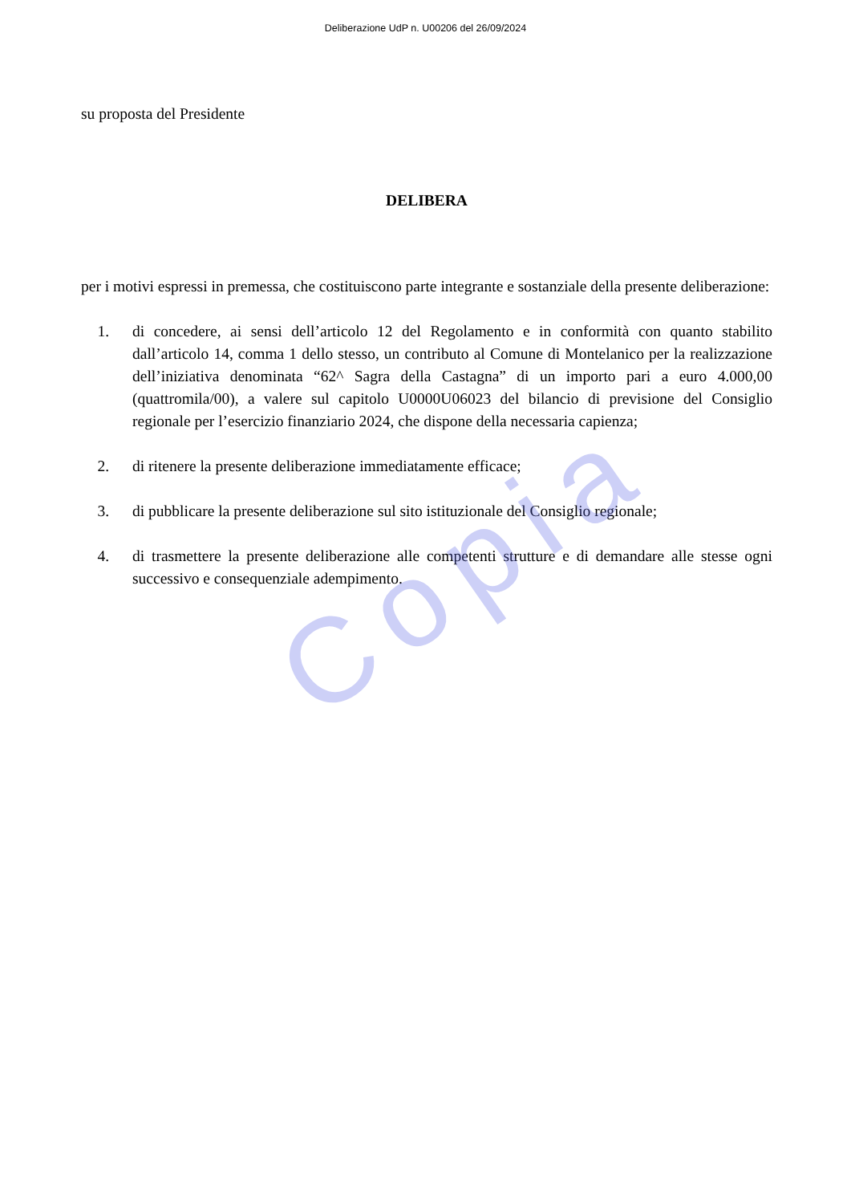Copia
Deliberazione UdP n. U00206 del 26/09/2024
su proposta del Presidente
DELIBERA
per i motivi espressi in premessa, che costituiscono parte integrante e sostanziale della presente deliberazione:
1. di concedere, ai sensi dell’articolo 12 del Regolamento e in conformità con quanto stabilito dall’articolo 14, comma 1 dello stesso, un contributo al Comune di Montelanico per la realizzazione dell’iniziativa denominata “62^ Sagra della Castagna” di un importo pari a euro 4.000,00 (quattromila/00), a valere sul capitolo U0000U06023 del bilancio di previsione del Consiglio regionale per l’esercizio finanziario 2024, che dispone della necessaria capienza;
2. di ritenere la presente deliberazione immediatamente efficace;
3. di pubblicare la presente deliberazione sul sito istituzionale del Consiglio regionale;
4. di trasmettere la presente deliberazione alle competenti strutture e di demandare alle stesse ogni successivo e consequenziale adempimento.